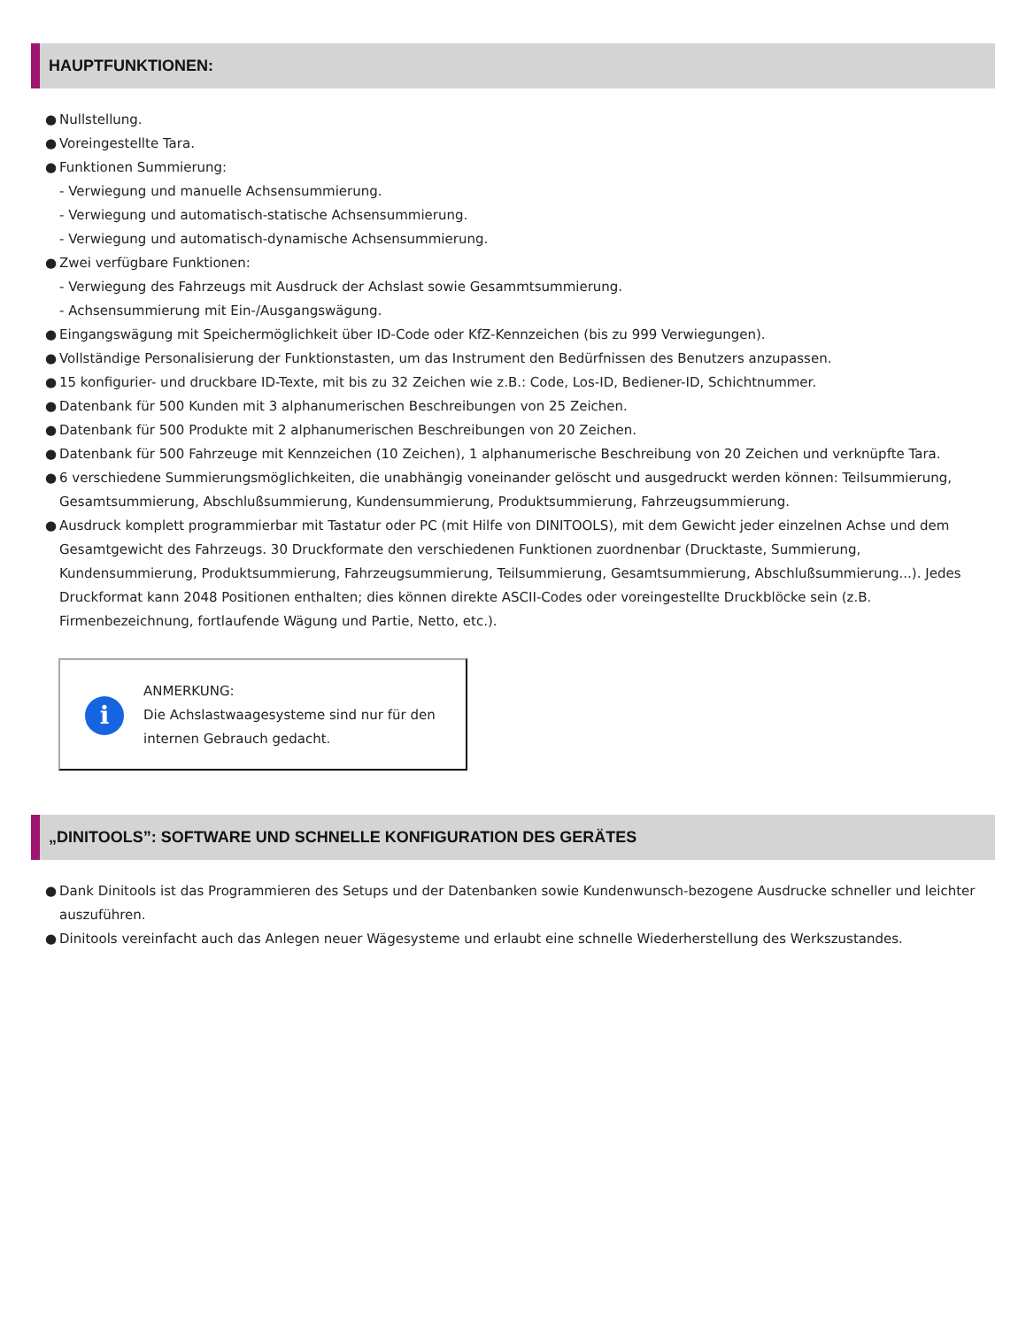HAUPTFUNKTIONEN:
● Nullstellung.
● Voreingestellte Tara.
● Funktionen Summierung:
- Verwiegung und manuelle Achsensummierung.
- Verwiegung und automatisch-statische Achsensummierung.
- Verwiegung und automatisch-dynamische Achsensummierung.
● Zwei verfügbare Funktionen:
- Verwiegung des Fahrzeugs mit Ausdruck der Achslast sowie Gesammtsummierung.
- Achsensummierung mit Ein-/Ausgangswägung.
● Eingangswägung mit Speichermöglichkeit über ID-Code oder KfZ-Kennzeichen (bis zu 999 Verwiegungen).
● Vollständige Personalisierung der Funktionstasten, um das Instrument den Bedürfnissen des Benutzers anzupassen.
● 15 konfigurier- und druckbare ID-Texte, mit bis zu 32 Zeichen wie z.B.: Code, Los-ID, Bediener-ID, Schichtnummer.
● Datenbank für 500 Kunden mit 3 alphanumerischen Beschreibungen von 25 Zeichen.
● Datenbank für 500 Produkte mit 2 alphanumerischen Beschreibungen von 20 Zeichen.
● Datenbank für 500 Fahrzeuge mit Kennzeichen (10 Zeichen), 1 alphanumerische Beschreibung von 20 Zeichen und verknüpfte Tara.
● 6 verschiedene Summierungsmöglichkeiten, die unabhängig voneinander gelöscht und ausgedruckt werden können: Teilsummierung, Gesamtsummierung, Abschlußsummierung, Kundensummierung, Produktsummierung, Fahrzeugsummierung.
● Ausdruck komplett programmierbar mit Tastatur oder PC (mit Hilfe von DINITOOLS), mit dem Gewicht jeder einzelnen Achse und dem Gesamtgewicht des Fahrzeugs. 30 Druckformate den verschiedenen Funktionen zuordnenbar (Drucktaste, Summierung, Kundensummierung, Produktsummierung, Fahrzeugsummierung, Teilsummierung, Gesamtsummierung, Abschlußsummierung...). Jedes Druckformat kann 2048 Positionen enthalten; dies können direkte ASCII-Codes oder voreingestellte Druckblöcke sein (z.B. Firmenbezeichnung, fortlaufende Wägung und Partie, Netto, etc.).
i
ANMERKUNG:
Die Achslastwaagesysteme sind nur für den internen Gebrauch gedacht.
„DINITOOLS”: SOFTWARE UND SCHNELLE KONFIGURATION DES GERÄTES
● Dank Dinitools ist das Programmieren des Setups und der Datenbanken sowie Kundenwunsch-bezogene Ausdrucke schneller und leichter auszuführen.
● Dinitools vereinfacht auch das Anlegen neuer Wägesysteme und erlaubt eine schnelle Wiederherstellung des Werkszustandes.